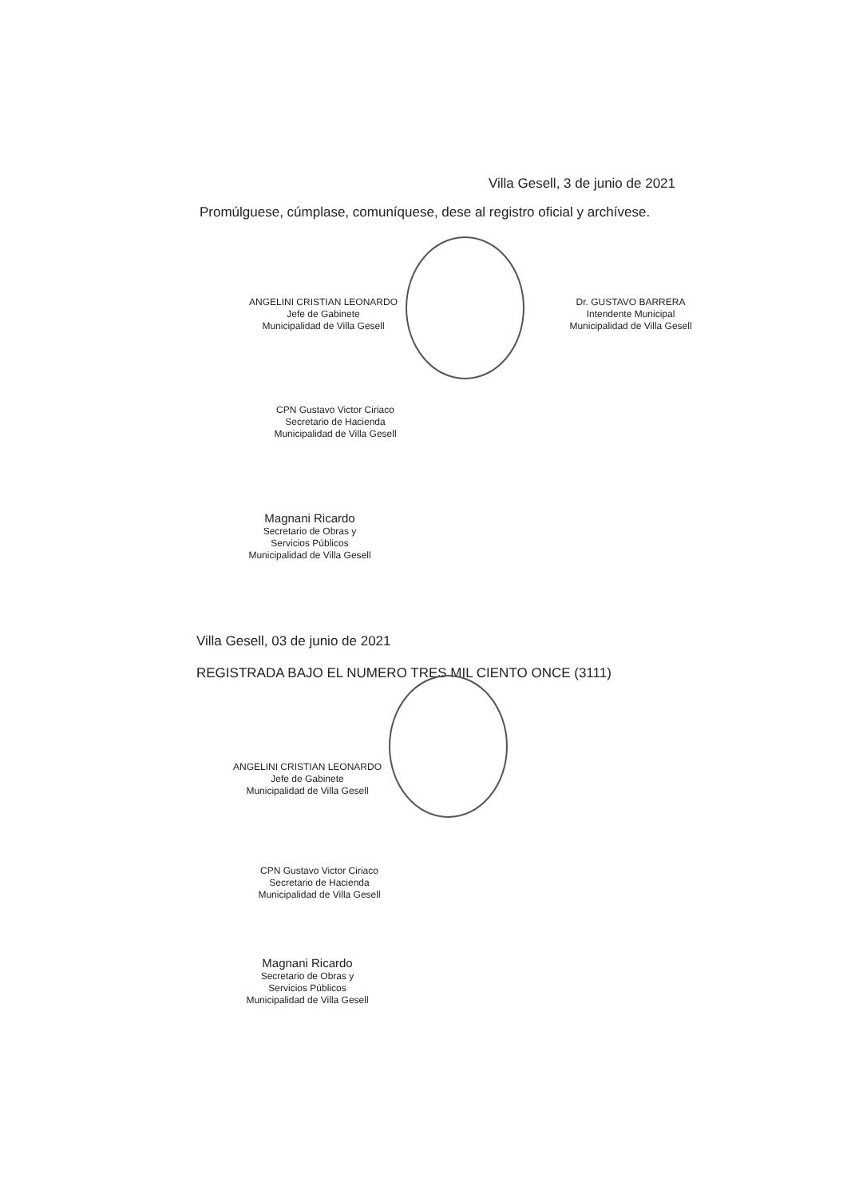Villa Gesell, 3 de junio de 2021
Promúlguese, cúmplase, comuníquese, dese al registro oficial y archívese.
ANGELINI CRISTIAN LEONARDO
Jefe de Gabinete
Municipalidad de Villa Gesell
Dr. GUSTAVO BARRERA
Intendente Municipal
Municipalidad de Villa Gesell
CPN Gustavo Victor Ciriaco
Secretario de Hacienda
Municipalidad de Villa Gesell
Magnani Ricardo
Secretario de Obras y
Servicios Públicos
Municipalidad de Villa Gesell
Villa Gesell, 03 de junio de 2021
REGISTRADA BAJO EL NUMERO TRES MIL CIENTO ONCE (3111)
ANGELINI CRISTIAN LEONARDO
Jefe de Gabinete
Municipalidad de Villa Gesell
CPN Gustavo Victor Ciriaco
Secretario de Hacienda
Municipalidad de Villa Gesell
Magnani Ricardo
Secretario de Obras y
Servicios Públicos
Municipalidad de Villa Gesell